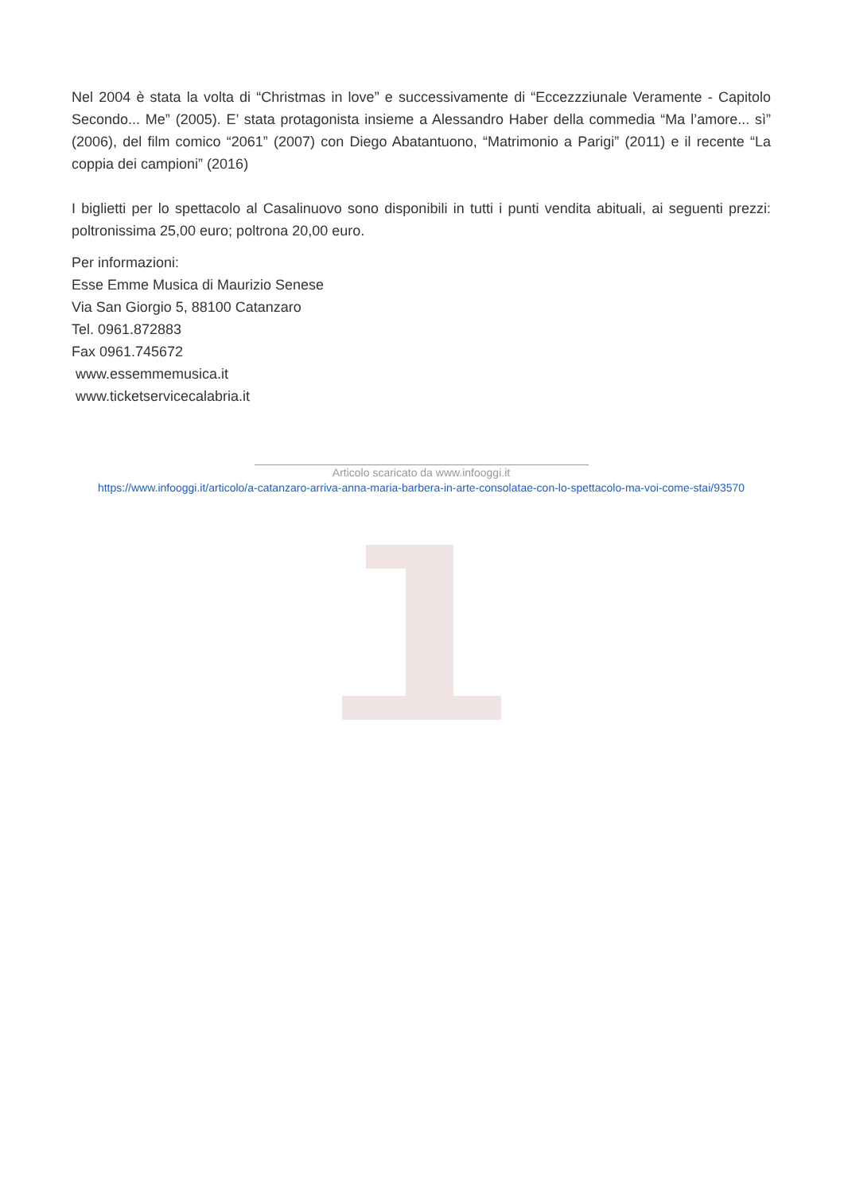Nel 2004 è stata la volta di “Christmas in love” e successivamente di “Eccezzziunale Veramente - Capitolo Secondo... Me” (2005). E’ stata protagonista insieme a Alessandro Haber della commedia “Ma l’amore... sì” (2006), del film comico “2061” (2007) con Diego Abatantuono, “Matrimonio a Parigi” (2011) e il recente “La coppia dei campioni” (2016)
I biglietti per lo spettacolo al Casalinuovo sono disponibili in tutti i punti vendita abituali, ai seguenti prezzi: poltronissima 25,00 euro; poltrona 20,00 euro.
Per informazioni:
Esse Emme Musica di Maurizio Senese
Via San Giorgio 5, 88100 Catanzaro
Tel. 0961.872883
Fax 0961.745672
www.essemmemusica.it
www.ticketservicecalabria.it
Articolo scaricato da www.infooggi.it
https://www.infooggi.it/articolo/a-catanzaro-arriva-anna-maria-barbera-in-arte-consolatae-con-lo-spettacolo-ma-voi-come-stai/93570